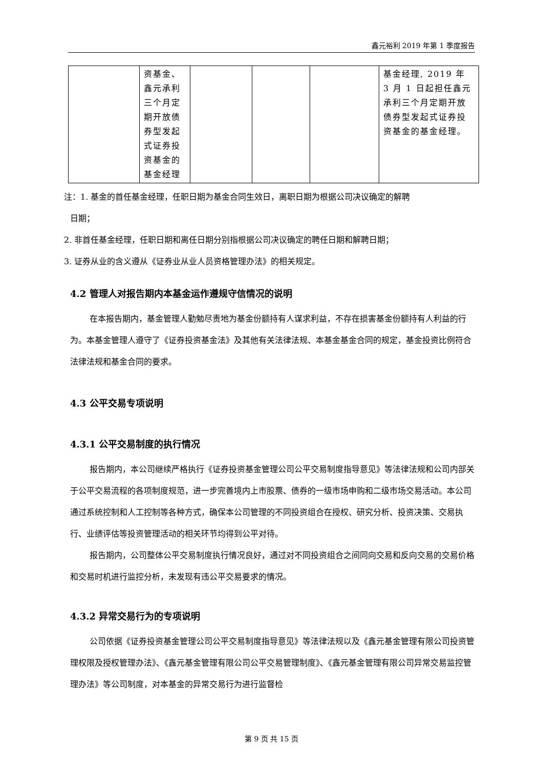鑫元裕利 2019 年第 1 季度报告
| | 资基金、鑫元承利三个月定期开放债券型发起式证券投资基金的基金经理 | | | | 基金经理, 2019 年 3 月 1 日起担任鑫元承利三个月定期开放债券型发起式证券投资基金的基金经理。 |
注：1. 基金的首任基金经理，任职日期为基金合同生效日，离职日期为根据公司决议确定的解聘
日期；
2. 非首任基金经理，任职日期和离任日期分别指根据公司决议确定的聘任日期和解聘日期；
3. 证券从业的含义遵从《证券业从业人员资格管理办法》的相关规定。
4.2 管理人对报告期内本基金运作遵规守信情况的说明
在本报告期内，基金管理人勤勉尽责地为基金份额持有人谋求利益，不存在损害基金份额持有人利益的行为。本基金管理人遵守了《证券投资基金法》及其他有关法律法规、本基金基金合同的规定，基金投资比例符合法律法规和基金合同的要求。
4.3 公平交易专项说明
4.3.1 公平交易制度的执行情况
报告期内，本公司继续严格执行《证券投资基金管理公司公平交易制度指导意见》等法律法规和公司内部关于公平交易流程的各项制度规范，进一步完善境内上市股票、债券的一级市场申购和二级市场交易活动。本公司通过系统控制和人工控制等各种方式，确保本公司管理的不同投资组合在授权、研究分析、投资决策、交易执行、业绩评估等投资管理活动的相关环节均得到公平对待。
报告期内，公司整体公平交易制度执行情况良好，通过对不同投资组合之间同向交易和反向交易的交易价格和交易时机进行监控分析，未发现有违公平交易要求的情况。
4.3.2 异常交易行为的专项说明
公司依据《证券投资基金管理公司公平交易制度指导意见》等法律法规以及《鑫元基金管理有限公司投资管理权限及授权管理办法》、《鑫元基金管理有限公司公平交易管理制度》、《鑫元基金管理有限公司异常交易监控管理办法》等公司制度，对本基金的异常交易行为进行监督检
第 9 页 共 15 页